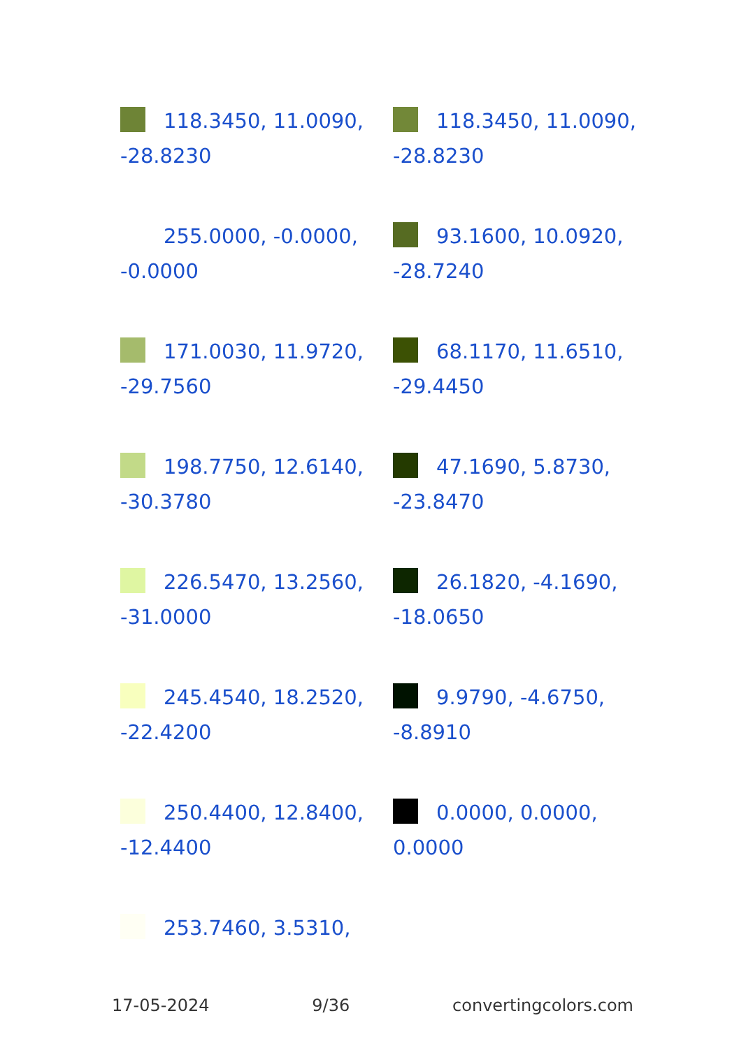118.3450, 11.0090, -28.8230
118.3450, 11.0090, -28.8230
255.0000, -0.0000, -0.0000
93.1600, 10.0920, -28.7240
171.0030, 11.9720, -29.7560
68.1170, 11.6510, -29.4450
198.7750, 12.6140, -30.3780
47.1690, 5.8730, -23.8470
226.5470, 13.2560, -31.0000
26.1820, -4.1690, -18.0650
245.4540, 18.2520, -22.4200
9.9790, -4.6750, -8.8910
250.4400, 12.8400, -12.4400
0.0000, 0.0000, 0.0000
253.7460, 3.5310,
17-05-2024 9/36 convertingcolors.com